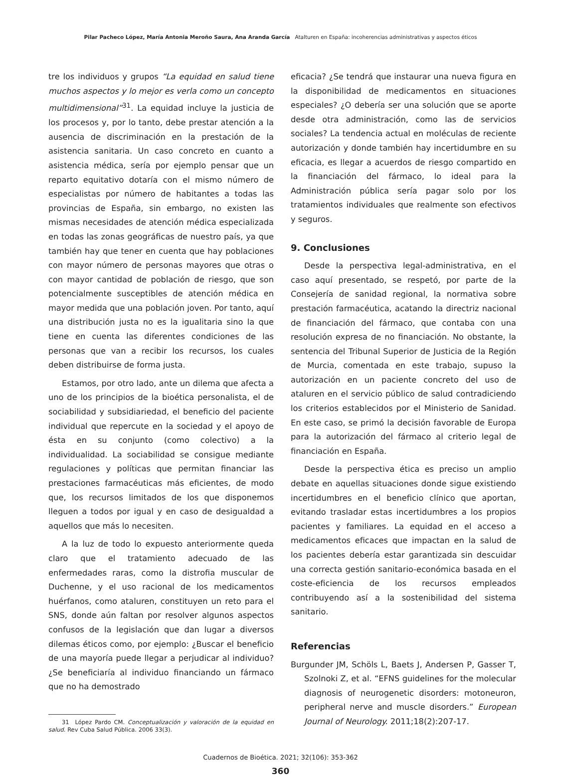Pilar Pacheco López, María Antonia Meroño Saura, Ana Aranda García Atalturen en España: incoherencias administrativas y aspectos éticos
tre los individuos y grupos “La equidad en salud tiene muchos aspectos y lo mejor es verla como un concepto multidimensional”<sup>31</sup>. La equidad incluye la justicia de los procesos y, por lo tanto, debe prestar atención a la ausencia de discriminación en la prestación de la asistencia sanitaria. Un caso concreto en cuanto a asistencia médica, sería por ejemplo pensar que un reparto equitativo dotaría con el mismo número de especialistas por número de habitantes a todas las provincias de España, sin embargo, no existen las mismas necesidades de atención médica especializada en todas las zonas geográficas de nuestro país, ya que también hay que tener en cuenta que hay poblaciones con mayor número de personas mayores que otras o con mayor cantidad de población de riesgo, que son potencialmente susceptibles de atención médica en mayor medida que una población joven. Por tanto, aquí una distribución justa no es la igualitaria sino la que tiene en cuenta las diferentes condiciones de las personas que van a recibir los recursos, los cuales deben distribuirse de forma justa.
Estamos, por otro lado, ante un dilema que afecta a uno de los principios de la bioética personalista, el de sociabilidad y subsidiariedad, el beneficio del paciente individual que repercute en la sociedad y el apoyo de ésta en su conjunto (como colectivo) a la individualidad. La sociabilidad se consigue mediante regulaciones y políticas que permitan financiar las prestaciones farmacéuticas más eficientes, de modo que, los recursos limitados de los que disponemos lleguen a todos por igual y en caso de desigualdad a aquellos que más lo necesiten.
A la luz de todo lo expuesto anteriormente queda claro que el tratamiento adecuado de las enfermedades raras, como la distrofia muscular de Duchenne, y el uso racional de los medicamentos huérfanos, como ataluren, constituyen un reto para el SNS, donde aún faltan por resolver algunos aspectos confusos de la legislación que dan lugar a diversos dilemas éticos como, por ejemplo: ¿Buscar el beneficio de una mayoría puede llegar a perjudicar al individuo? ¿Se beneficiaría al individuo financiando un fármaco que no ha demostrado
31 López Pardo CM. Conceptualización y valoración de la equidad en salud. Rev Cuba Salud Pública. 2006 33(3).
eficacia? ¿Se tendrá que instaurar una nueva figura en la disponibilidad de medicamentos en situaciones especiales? ¿O debería ser una solución que se aporte desde otra administración, como las de servicios sociales? La tendencia actual en moléculas de reciente autorización y donde también hay incertidumbre en su eficacia, es llegar a acuerdos de riesgo compartido en la financiación del fármaco, lo ideal para la Administración pública sería pagar solo por los tratamientos individuales que realmente son efectivos y seguros.
9. Conclusiones
Desde la perspectiva legal-administrativa, en el caso aquí presentado, se respetó, por parte de la Consejería de sanidad regional, la normativa sobre prestación farmacéutica, acatando la directriz nacional de financiación del fármaco, que contaba con una resolución expresa de no financiación. No obstante, la sentencia del Tribunal Superior de Justicia de la Región de Murcia, comentada en este trabajo, supuso la autorización en un paciente concreto del uso de ataluren en el servicio público de salud contradiciendo los criterios establecidos por el Ministerio de Sanidad. En este caso, se primó la decisión favorable de Europa para la autorización del fármaco al criterio legal de financiación en España.
Desde la perspectiva ética es preciso un amplio debate en aquellas situaciones donde sigue existiendo incertidumbres en el beneficio clínico que aportan, evitando trasladar estas incertidumbres a los propios pacientes y familiares. La equidad en el acceso a medicamentos eficaces que impactan en la salud de los pacientes debería estar garantizada sin descuidar una correcta gestión sanitario-económica basada en el coste-eficiencia de los recursos empleados contribuyendo así a la sostenibilidad del sistema sanitario.
Referencias
Burgunder JM, Schöls L, Baets J, Andersen P, Gasser T, Szolnoki Z, et al. “EFNS guidelines for the molecular diagnosis of neurogenetic disorders: motoneuron, peripheral nerve and muscle disorders.” European Journal of Neurology. 2011;18(2):207-17.
Cuadernos de Bioética. 2021; 32(106): 353-362
360